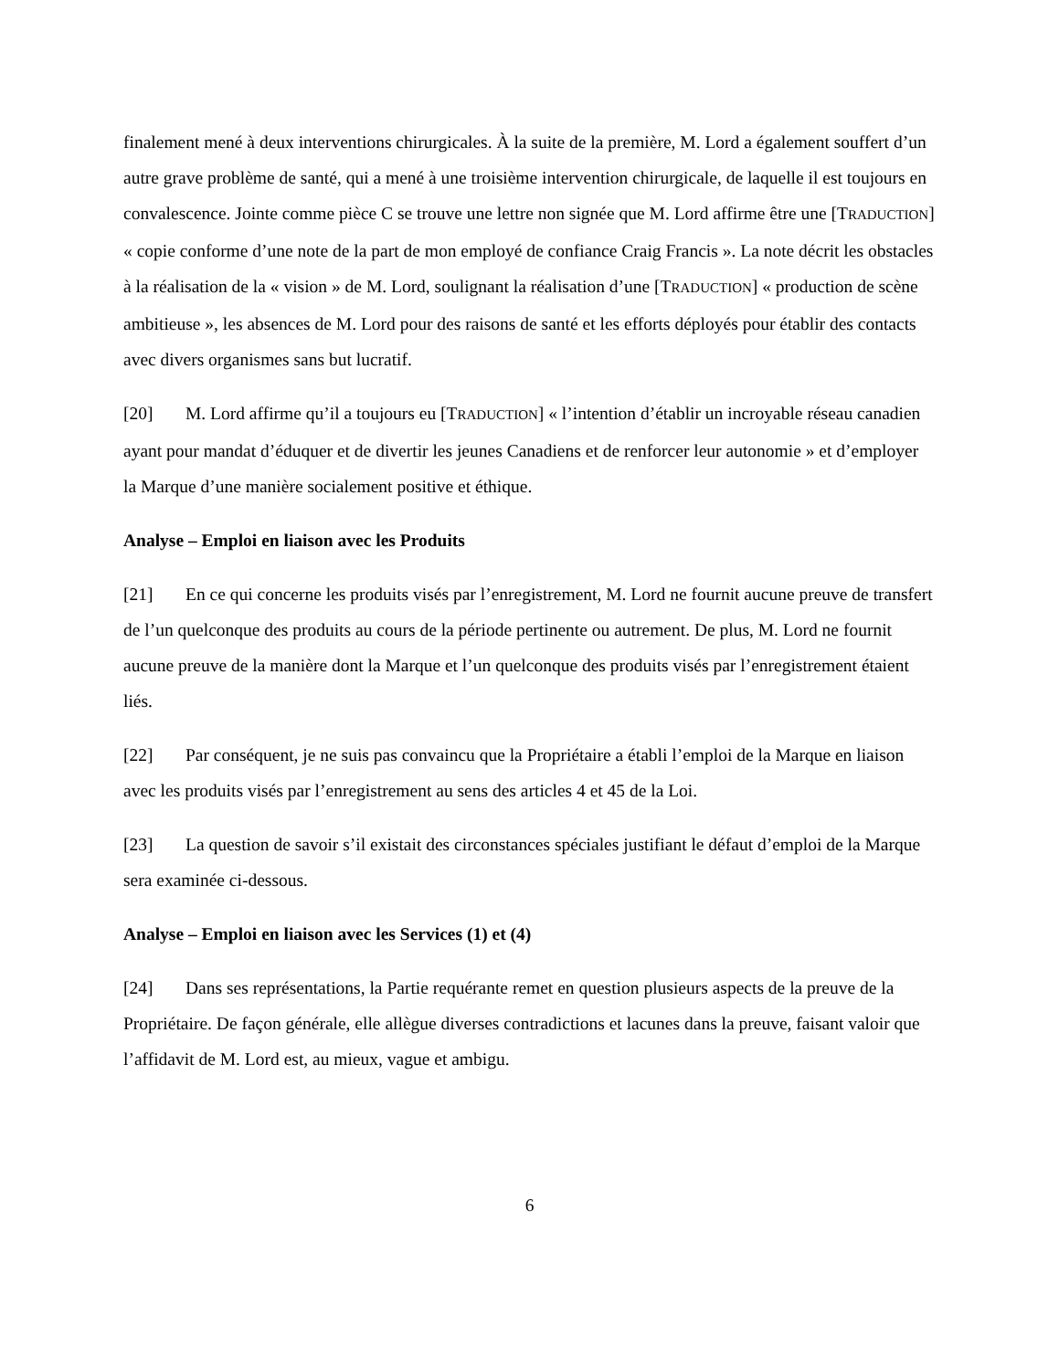finalement mené à deux interventions chirurgicales. À la suite de la première, M. Lord a également souffert d’un autre grave problème de santé, qui a mené à une troisième intervention chirurgicale, de laquelle il est toujours en convalescence. Jointe comme pièce C se trouve une lettre non signée que M. Lord affirme être une [TRADUCTION] « copie conforme d’une note de la part de mon employé de confiance Craig Francis ». La note décrit les obstacles à la réalisation de la « vision » de M. Lord, soulignant la réalisation d’une [TRADUCTION] « production de scène ambitieuse », les absences de M. Lord pour des raisons de santé et les efforts déployés pour établir des contacts avec divers organismes sans but lucratif.
[20] M. Lord affirme qu’il a toujours eu [TRADUCTION] « l’intention d’établir un incroyable réseau canadien ayant pour mandat d’éduquer et de divertir les jeunes Canadiens et de renforcer leur autonomie » et d’employer la Marque d’une manière socialement positive et éthique.
Analyse – Emploi en liaison avec les Produits
[21] En ce qui concerne les produits visés par l’enregistrement, M. Lord ne fournit aucune preuve de transfert de l’un quelconque des produits au cours de la période pertinente ou autrement. De plus, M. Lord ne fournit aucune preuve de la manière dont la Marque et l’un quelconque des produits visés par l’enregistrement étaient liés.
[22] Par conséquent, je ne suis pas convaincu que la Propriétaire a établi l’emploi de la Marque en liaison avec les produits visés par l’enregistrement au sens des articles 4 et 45 de la Loi.
[23] La question de savoir s’il existait des circonstances spéciales justifiant le défaut d’emploi de la Marque sera examinée ci-dessous.
Analyse – Emploi en liaison avec les Services (1) et (4)
[24] Dans ses représentations, la Partie requérante remet en question plusieurs aspects de la preuve de la Propriétaire. De façon générale, elle allègue diverses contradictions et lacunes dans la preuve, faisant valoir que l’affidavit de M. Lord est, au mieux, vague et ambigu.
6